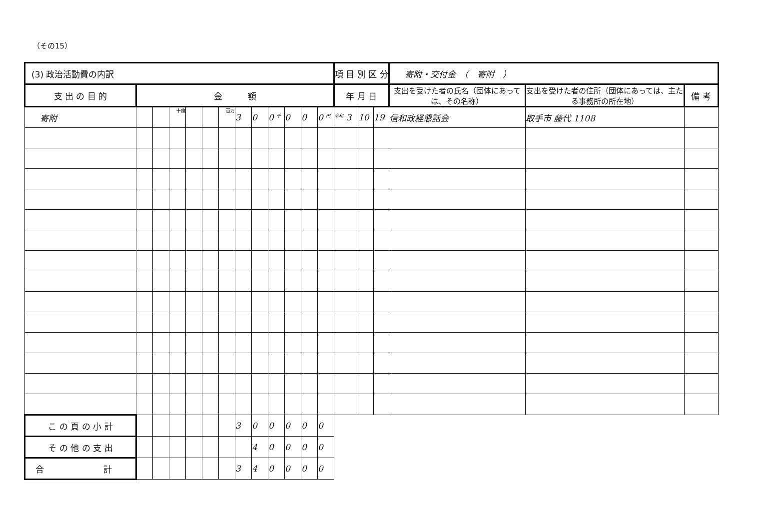（その15）
| (3) 政治活動費の内訳 | | | | | | | | | | | | | 項 目 別 区 分 | | | 寄附・交付金 （ 寄附 ） | | |
| 支 出 の 目 的 | 金 額 | | | | | | | | | | | | 年 月 日 | | | 支出を受けた者の氏名（団体にあっては、その名称） | 支出を受けた者の住所（団体にあっては、主たる事務所の所在地） | 備 考 |
| 寄附 | | | 十億 | | | 百万 | 3 | 0 | 0 千 | 0 | 0 | 0 円 | 令和 3 | 10 | 19 | 信和政経懇話会 | 取手市 藤代 1108 | |
| こ の 頁 の 小 計 | | | | | | | 3 | 0 | 0 | 0 | 0 | 0 | | | | | | |
| そ の 他 の 支 出 | | | | | | | | 4 | 0 | 0 | 0 | 0 | | | | | | |
| 合 計 | | | | | | | 3 | 4 | 0 | 0 | 0 | 0 | | | | | | |